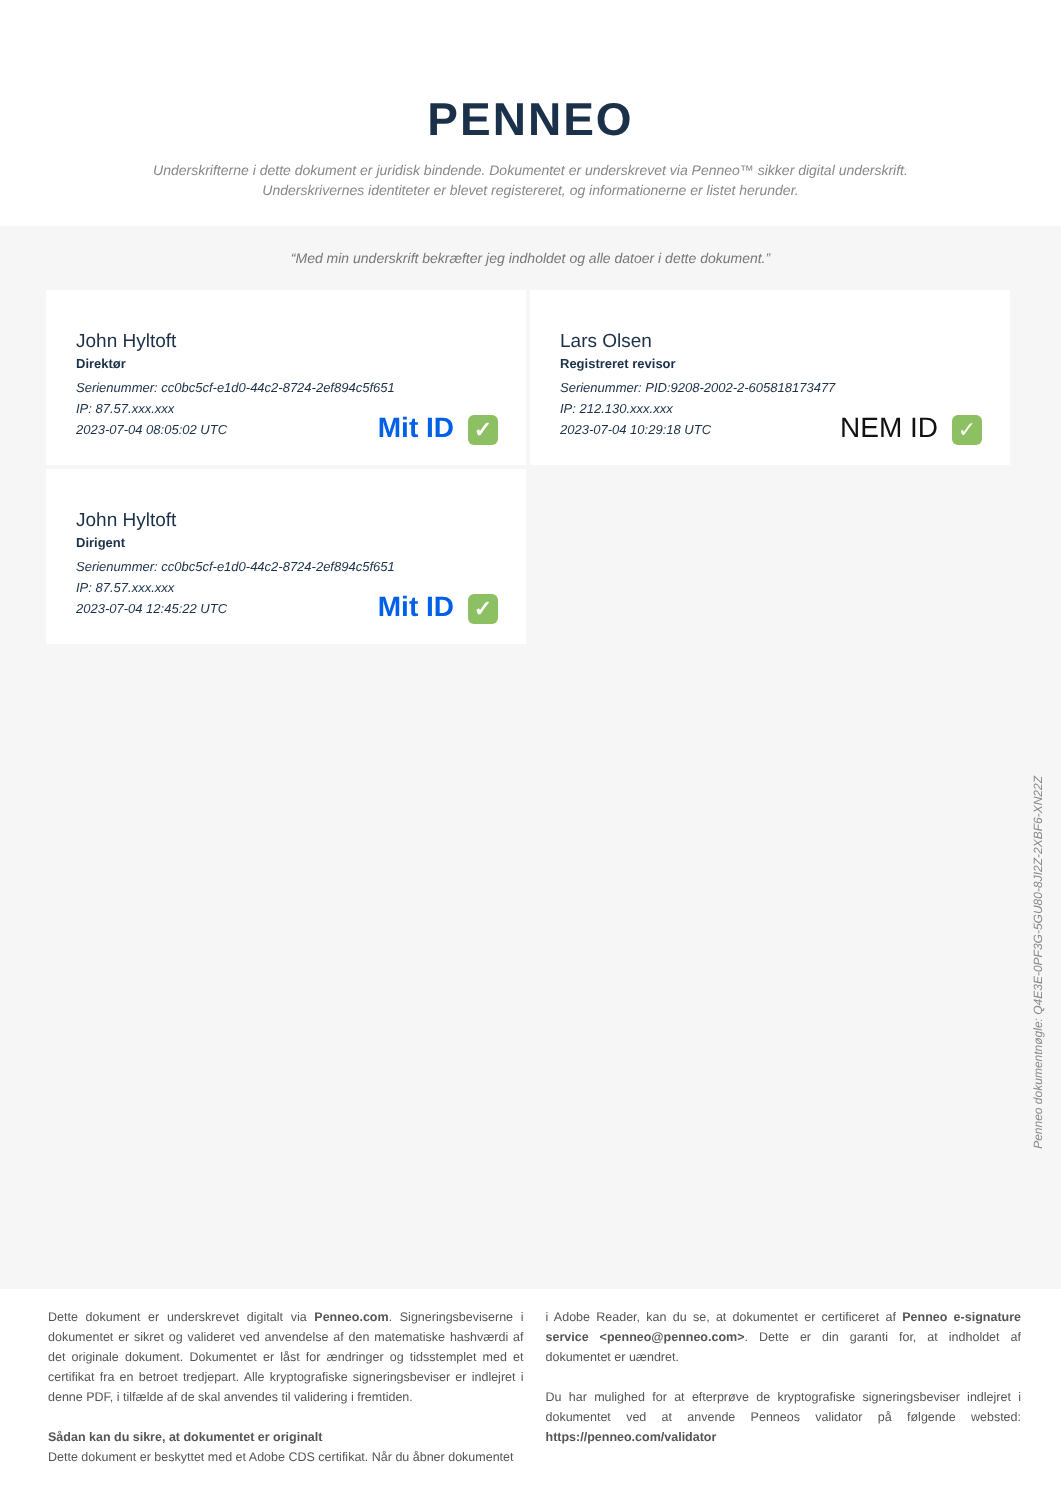PENNEO
Underskrifterne i dette dokument er juridisk bindende. Dokumentet er underskrevet via Penneo™ sikker digital underskrift.
Underskrivernes identiteter er blevet registereret, og informationerne er listet herunder.
“Med min underskrift bekræfter jeg indholdet og alle datoer i dette dokument.”
John Hyltoft
Direktør
Serienummer: cc0bc5cf-e1d0-44c2-8724-2ef894c5f651
IP: 87.57.xxx.xxx
2023-07-04 08:05:02 UTC
Mit ID ✓
Lars Olsen
Registreret revisor
Serienummer: PID:9208-2002-2-605818173477
IP: 212.130.xxx.xxx
2023-07-04 10:29:18 UTC
NEM ID ✓
John Hyltoft
Dirigent
Serienummer: cc0bc5cf-e1d0-44c2-8724-2ef894c5f651
IP: 87.57.xxx.xxx
2023-07-04 12:45:22 UTC
Mit ID ✓
Penneo dokumentnøgle: Q4E3E-0PF3G-5GU80-8JI2Z-2XBF6-XN22Z
Dette dokument er underskrevet digitalt via Penneo.com. Signeringsbeviserne i dokumentet er sikret og valideret ved anvendelse af den matematiske hashværdi af det originale dokument. Dokumentet er låst for ændringer og tidsstemplet med et certifikat fra en betroet tredjepart. Alle kryptografiske signeringsbeviser er indlejret i denne PDF, i tilfælde af de skal anvendes til validering i fremtiden.
Sådan kan du sikre, at dokumentet er originalt
Dette dokument er beskyttet med et Adobe CDS certifikat. Når du åbner dokumentet
i Adobe Reader, kan du se, at dokumentet er certificeret af Penneo e-signature service <penneo@penneo.com>. Dette er din garanti for, at indholdet af dokumentet er uændret.
Du har mulighed for at efterprøve de kryptografiske signeringsbeviser indlejret i dokumentet ved at anvende Penneos validator på følgende websted: https://penneo.com/validator